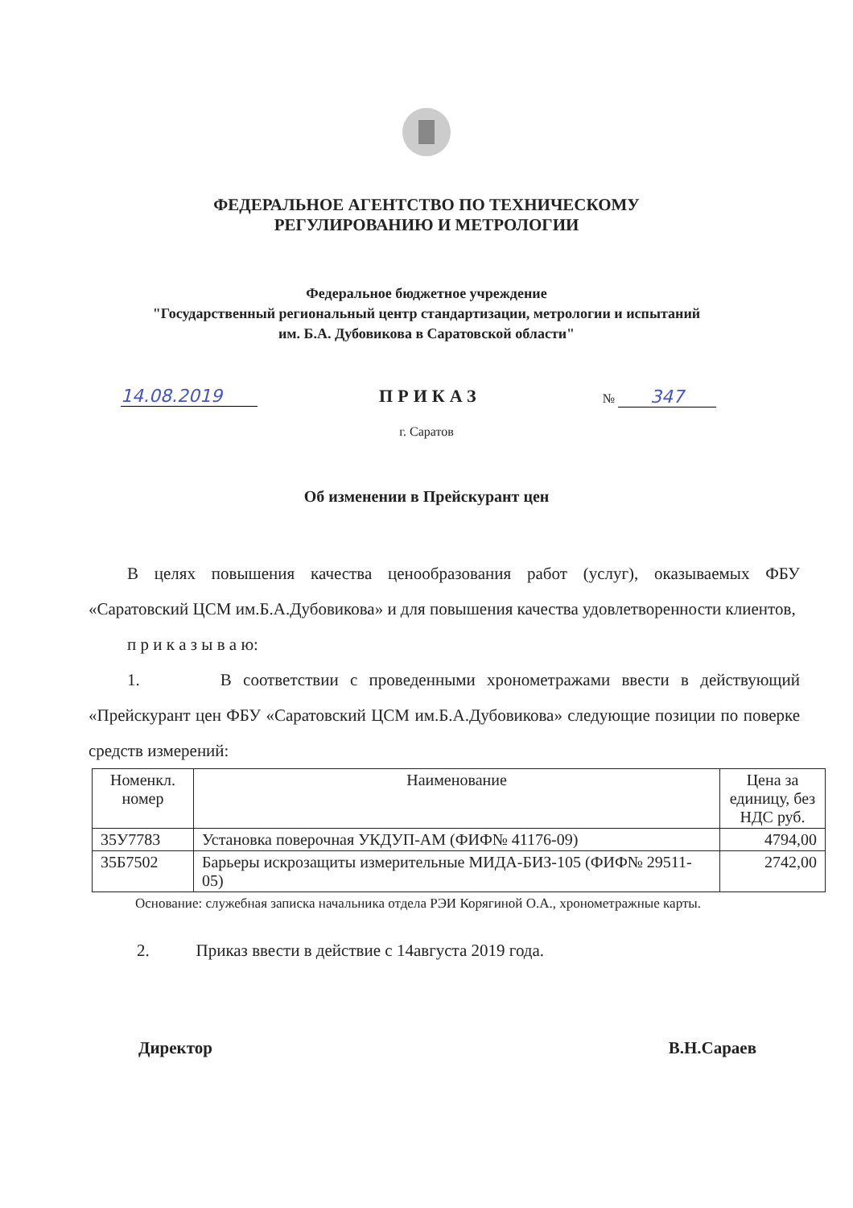ФЕДЕРАЛЬНОЕ АГЕНТСТВО ПО ТЕХНИЧЕСКОМУ
РЕГУЛИРОВАНИЮ И МЕТРОЛОГИИ
Федеральное бюджетное учреждение
"Государственный региональный центр стандартизации, метрологии и испытаний
им. Б.А. Дубовикова в Саратовской области"
14.08.2019 ПРИКАЗ № 347
г. Саратов
Об изменении в Прейскурант цен
В целях повышения качества ценообразования работ (услуг), оказываемых ФБУ «Саратовский ЦСМ им.Б.А.Дубовикова» и для повышения качества удовлетворенности клиентов,
п р и к а з ы в а ю:
1. В соответствии с проведенными хронометражами ввести в действующий «Прейскурант цен ФБУ «Саратовский ЦСМ им.Б.А.Дубовикова» следующие позиции по поверке средств измерений:
| Номенкл. номер | Наименование | Цена за единицу, без НДС руб. |
| --- | --- | --- |
| 35У7783 | Установка поверочная УКДУП-АМ (ФИФ№ 41176-09) | 4794,00 |
| 35Б7502 | Барьеры искрозащиты измерительные МИДА-БИЗ-105 (ФИФ№ 29511-05) | 2742,00 |
Основание: служебная записка начальника отдела РЭИ Корягиной О.А., хронометражные карты.
2. Приказ ввести в действие с 14августа 2019 года.
Директор В.Н.Сараев